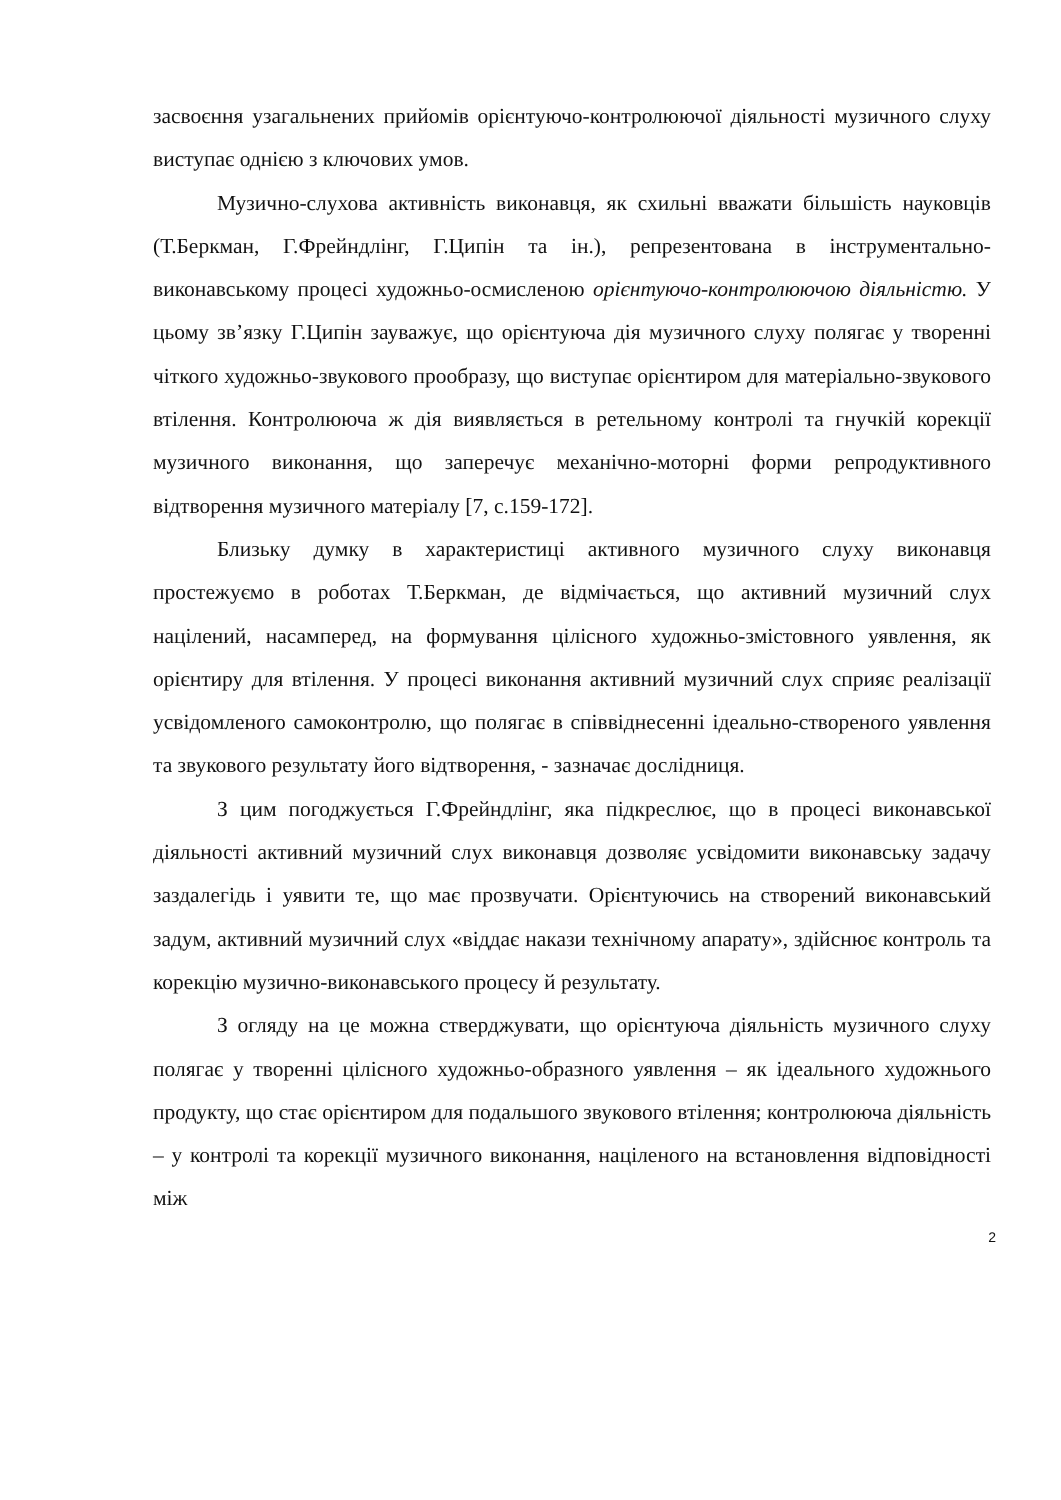засвоєння узагальнених прийомів орієнтуючо-контролюючої діяльності музичного слуху виступає однією з ключових умов.
Музично-слухова активність виконавця, як схильні вважати більшість науковців (Т.Беркман, Г.Фрейндлінг, Г.Ципін та ін.), репрезентована в інструментально-виконавському процесі художньо-осмисленою орієнтуючо-контролюючою діяльністю. У цьому зв’язку Г.Ципін зауважує, що орієнтуюча дія музичного слуху полягає у творенні чіткого художньо-звукового прообразу, що виступає орієнтиром для матеріально-звукового втілення. Контролююча ж дія виявляється в ретельному контролі та гнучкій корекції музичного виконання, що заперечує механічно-моторні форми репродуктивного відтворення музичного матеріалу [7, с.159-172].
Близьку думку в характеристиці активного музичного слуху виконавця простежуємо в роботах Т.Беркман, де відмічається, що активний музичний слух націлений, насамперед, на формування цілісного художньо-змістовного уявлення, як орієнтиру для втілення. У процесі виконання активний музичний слух сприяє реалізації усвідомленого самоконтролю, що полягає в співвіднесенні ідеально-створеного уявлення та звукового результату його відтворення, - зазначає дослідниця.
З цим погоджується Г.Фрейндлінг, яка підкреслює, що в процесі виконавської діяльності активний музичний слух виконавця дозволяє усвідомити виконавську задачу заздалегідь і уявити те, що має прозвучати. Орієнтуючись на створений виконавський задум, активний музичний слух «віддає накази технічному апарату», здійснює контроль та корекцію музично-виконавського процесу й результату.
З огляду на це можна стверджувати, що орієнтуюча діяльність музичного слуху полягає у творенні цілісного художньо-образного уявлення – як ідеального художнього продукту, що стає орієнтиром для подальшого звукового втілення; контролююча діяльність – у контролі та корекції музичного виконання, націленого на встановлення відповідності між
2